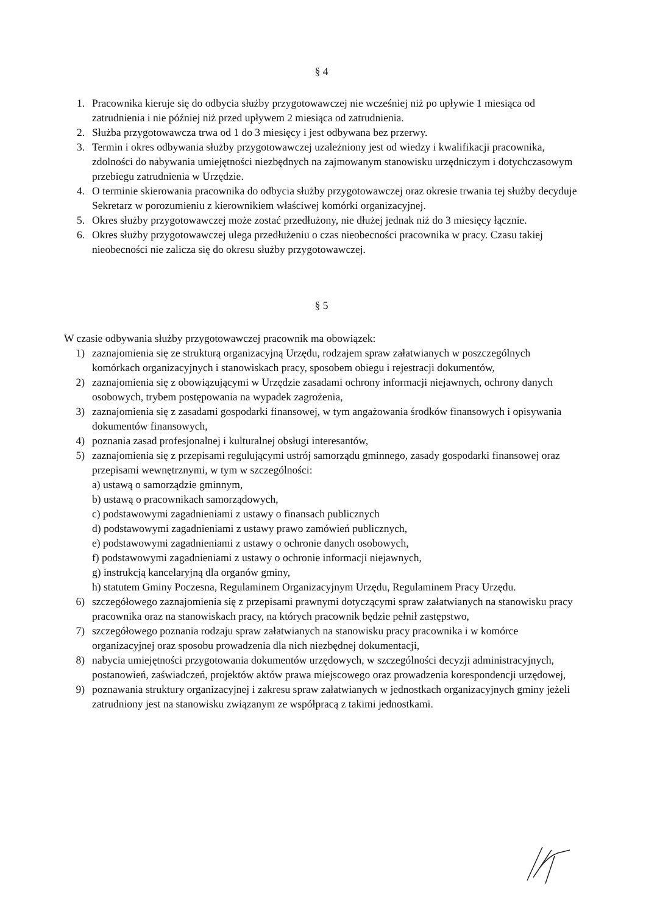§ 4
1. Pracownika kieruje się do odbycia służby przygotowawczej nie wcześniej niż po upływie 1 miesiąca od zatrudnienia i nie później niż przed upływem 2 miesiąca od zatrudnienia.
2. Służba przygotowawcza trwa od 1 do 3 miesięcy i jest odbywana bez przerwy.
3. Termin i okres odbywania służby przygotowawczej uzależniony jest od wiedzy i kwalifikacji pracownika, zdolności do nabywania umiejętności niezbędnych na zajmowanym stanowisku urzędniczym i dotychczasowym przebiegu zatrudnienia w Urzędzie.
4. O terminie skierowania pracownika do odbycia służby przygotowawczej oraz okresie trwania tej służby decyduje Sekretarz w porozumieniu z kierownikiem właściwej komórki organizacyjnej.
5. Okres służby przygotowawczej może zostać przedłużony, nie dłużej jednak niż do 3 miesięcy łącznie.
6. Okres służby przygotowawczej ulega przedłużeniu o czas nieobecności pracownika w pracy. Czasu takiej nieobecności nie zalicza się do okresu służby przygotowawczej.
§ 5
W czasie odbywania służby przygotowawczej pracownik ma obowiązek:
1) zaznajomienia się ze strukturą organizacyjną Urzędu, rodzajem spraw załatwianych w poszczególnych komórkach organizacyjnych i stanowiskach pracy, sposobem obiegu i rejestracji dokumentów,
2) zaznajomienia się z obowiązującymi w Urzędzie zasadami ochrony informacji niejawnych, ochrony danych osobowych, trybem postępowania na wypadek zagrożenia,
3) zaznajomienia się z zasadami gospodarki finansowej, w tym angażowania środków finansowych i opisywania dokumentów finansowych,
4) poznania zasad profesjonalnej i kulturalnej obsługi interesantów,
5) zaznajomienia się z przepisami regulującymi ustrój samorządu gminnego, zasady gospodarki finansowej oraz przepisami wewnętrznymi, w tym w szczególności:
a) ustawą o samorządzie gminnym,
b) ustawą o pracownikach samorządowych,
c) podstawowymi zagadnieniami z ustawy o finansach publicznych
d) podstawowymi zagadnieniami z ustawy prawo zamówień publicznych,
e) podstawowymi zagadnieniami z ustawy o ochronie danych osobowych,
f) podstawowymi zagadnieniami z ustawy o ochronie informacji niejawnych,
g) instrukcją kancelaryjną dla organów gminy,
h) statutem Gminy Poczesna, Regulaminem Organizacyjnym Urzędu, Regulaminem Pracy Urzędu.
6) szczegółowego zaznajomienia się z przepisami prawnymi dotyczącymi spraw załatwianych na stanowisku pracy pracownika oraz na stanowiskach pracy, na których pracownik będzie pełnił zastępstwo,
7) szczegółowego poznania rodzaju spraw załatwianych na stanowisku pracy pracownika i w komórce organizacyjnej oraz sposobu prowadzenia dla nich niezbędnej dokumentacji,
8) nabycia umiejętności przygotowania dokumentów urzędowych, w szczególności decyzji administracyjnych, postanowień, zaświadczeń, projektów aktów prawa miejscowego oraz prowadzenia korespondencji urzędowej,
9) poznawania struktury organizacyjnej i zakresu spraw załatwianych w jednostkach organizacyjnych gminy jeżeli zatrudniony jest na stanowisku związanym ze współpracą z takimi jednostkami.